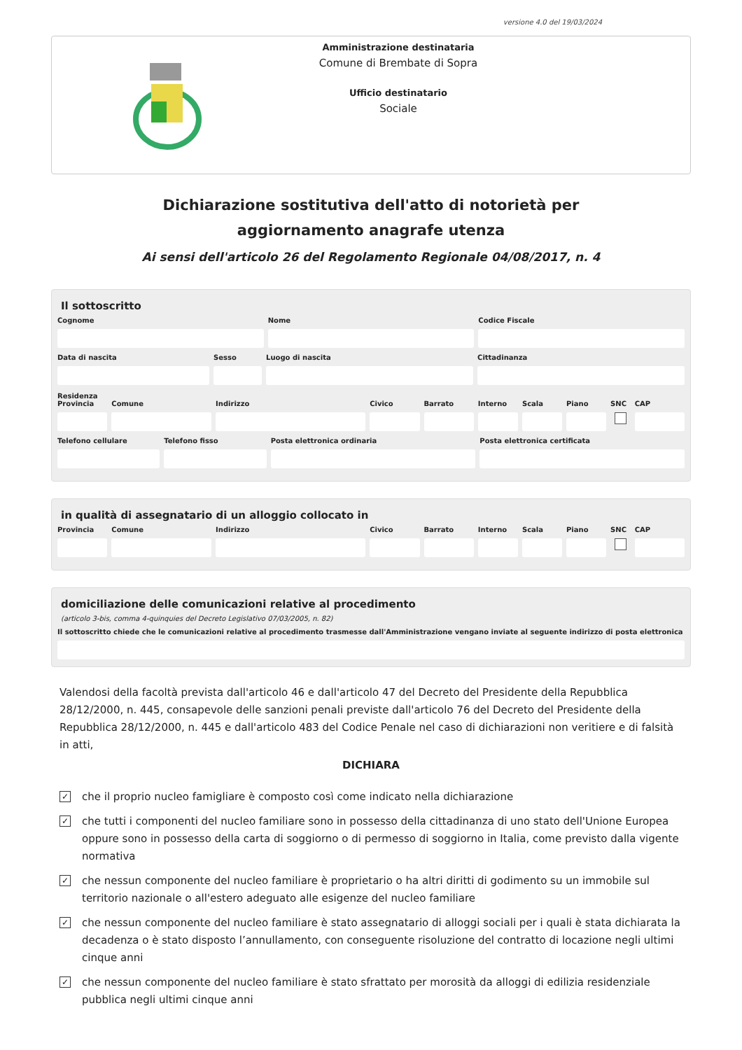versione 4.0 del 19/03/2024
Amministrazione destinataria
Comune di Brembate di Sopra
Ufficio destinatario
Sociale
Dichiarazione sostitutiva dell'atto di notorietà per
aggiornamento anagrafe utenza
Ai sensi dell'articolo 26 del Regolamento Regionale 04/08/2017, n. 4
Il sottoscritto
Cognome Nome Codice Fiscale
Data di nascita Sesso Luogo di nascita Cittadinanza
Residenza
Provincia Comune Indirizzo Civico Barrato Interno Scala Piano SNC CAP
Telefono cellulare Telefono fisso Posta elettronica ordinaria Posta elettronica certificata
in qualità di assegnatario di un alloggio collocato in
Provincia Comune Indirizzo Civico Barrato Interno Scala Piano SNC CAP
domiciliazione delle comunicazioni relative al procedimento
(articolo 3-bis, comma 4-quinquies del Decreto Legislativo 07/03/2005, n. 82)
Il sottoscritto chiede che le comunicazioni relative al procedimento trasmesse dall'Amministrazione vengano inviate al seguente indirizzo di posta elettronica
Valendosi della facoltà prevista dall'articolo 46 e dall'articolo 47 del Decreto del Presidente della Repubblica 28/12/2000, n. 445, consapevole delle sanzioni penali previste dall'articolo 76 del Decreto del Presidente della Repubblica 28/12/2000, n. 445 e dall'articolo 483 del Codice Penale nel caso di dichiarazioni non veritiere e di falsità in atti,
DICHIARA
✓ che il proprio nucleo famigliare è composto così come indicato nella dichiarazione
✓ che tutti i componenti del nucleo familiare sono in possesso della cittadinanza di uno stato dell'Unione Europea oppure sono in possesso della carta di soggiorno o di permesso di soggiorno in Italia, come previsto dalla vigente normativa
✓ che nessun componente del nucleo familiare è proprietario o ha altri diritti di godimento su un immobile sul territorio nazionale o all'estero adeguato alle esigenze del nucleo familiare
✓ che nessun componente del nucleo familiare è stato assegnatario di alloggi sociali per i quali è stata dichiarata la decadenza o è stato disposto l’annullamento, con conseguente risoluzione del contratto di locazione negli ultimi cinque anni
✓ che nessun componente del nucleo familiare è stato sfrattato per morosità da alloggi di edilizia residenziale pubblica negli ultimi cinque anni